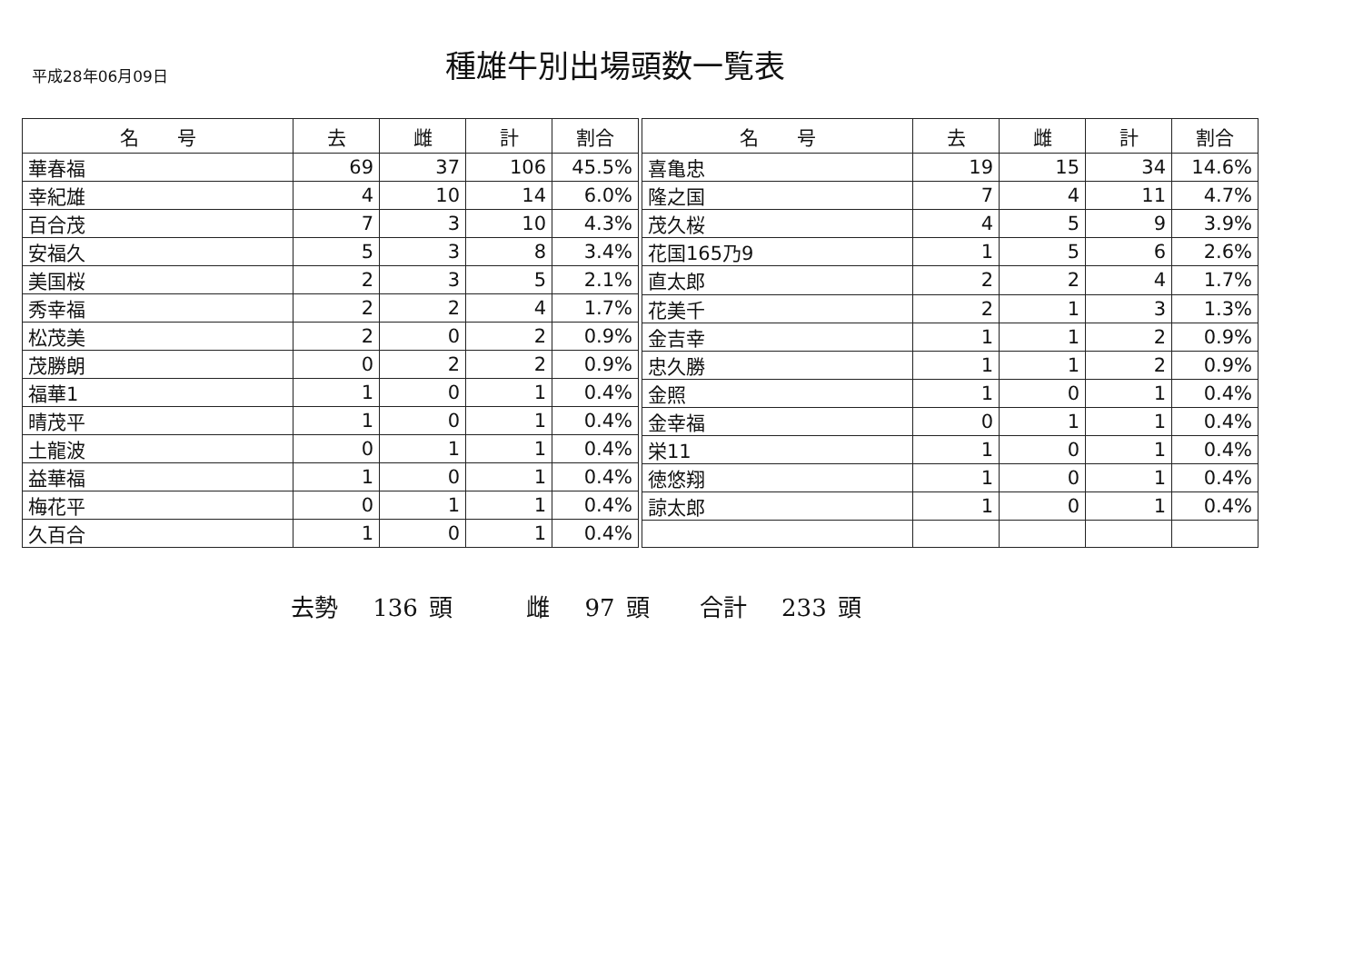平成28年06月09日
種雄牛別出場頭数一覧表
| 名 号 | 去 | 雌 | 計 | 割合 |
| --- | --- | --- | --- | --- |
| 華春福 | 69 | 37 | 106 | 45.5% |
| 幸紀雄 | 4 | 10 | 14 | 6.0% |
| 百合茂 | 7 | 3 | 10 | 4.3% |
| 安福久 | 5 | 3 | 8 | 3.4% |
| 美国桜 | 2 | 3 | 5 | 2.1% |
| 秀幸福 | 2 | 2 | 4 | 1.7% |
| 松茂美 | 2 | 0 | 2 | 0.9% |
| 茂勝朗 | 0 | 2 | 2 | 0.9% |
| 福華1 | 1 | 0 | 1 | 0.4% |
| 晴茂平 | 1 | 0 | 1 | 0.4% |
| 土龍波 | 0 | 1 | 1 | 0.4% |
| 益華福 | 1 | 0 | 1 | 0.4% |
| 梅花平 | 0 | 1 | 1 | 0.4% |
| 久百合 | 1 | 0 | 1 | 0.4% |
| 名 号 | 去 | 雌 | 計 | 割合 |
| --- | --- | --- | --- | --- |
| 喜亀忠 | 19 | 15 | 34 | 14.6% |
| 隆之国 | 7 | 4 | 11 | 4.7% |
| 茂久桜 | 4 | 5 | 9 | 3.9% |
| 花国165乃9 | 1 | 5 | 6 | 2.6% |
| 直太郎 | 2 | 2 | 4 | 1.7% |
| 花美千 | 2 | 1 | 3 | 1.3% |
| 金吉幸 | 1 | 1 | 2 | 0.9% |
| 忠久勝 | 1 | 1 | 2 | 0.9% |
| 金照 | 1 | 0 | 1 | 0.4% |
| 金幸福 | 0 | 1 | 1 | 0.4% |
| 栄11 | 1 | 0 | 1 | 0.4% |
| 徳悠翔 | 1 | 0 | 1 | 0.4% |
| 諒太郎 | 1 | 0 | 1 | 0.4% |
去勢　 136 頭　雌　 97 頭 合計　 233 頭